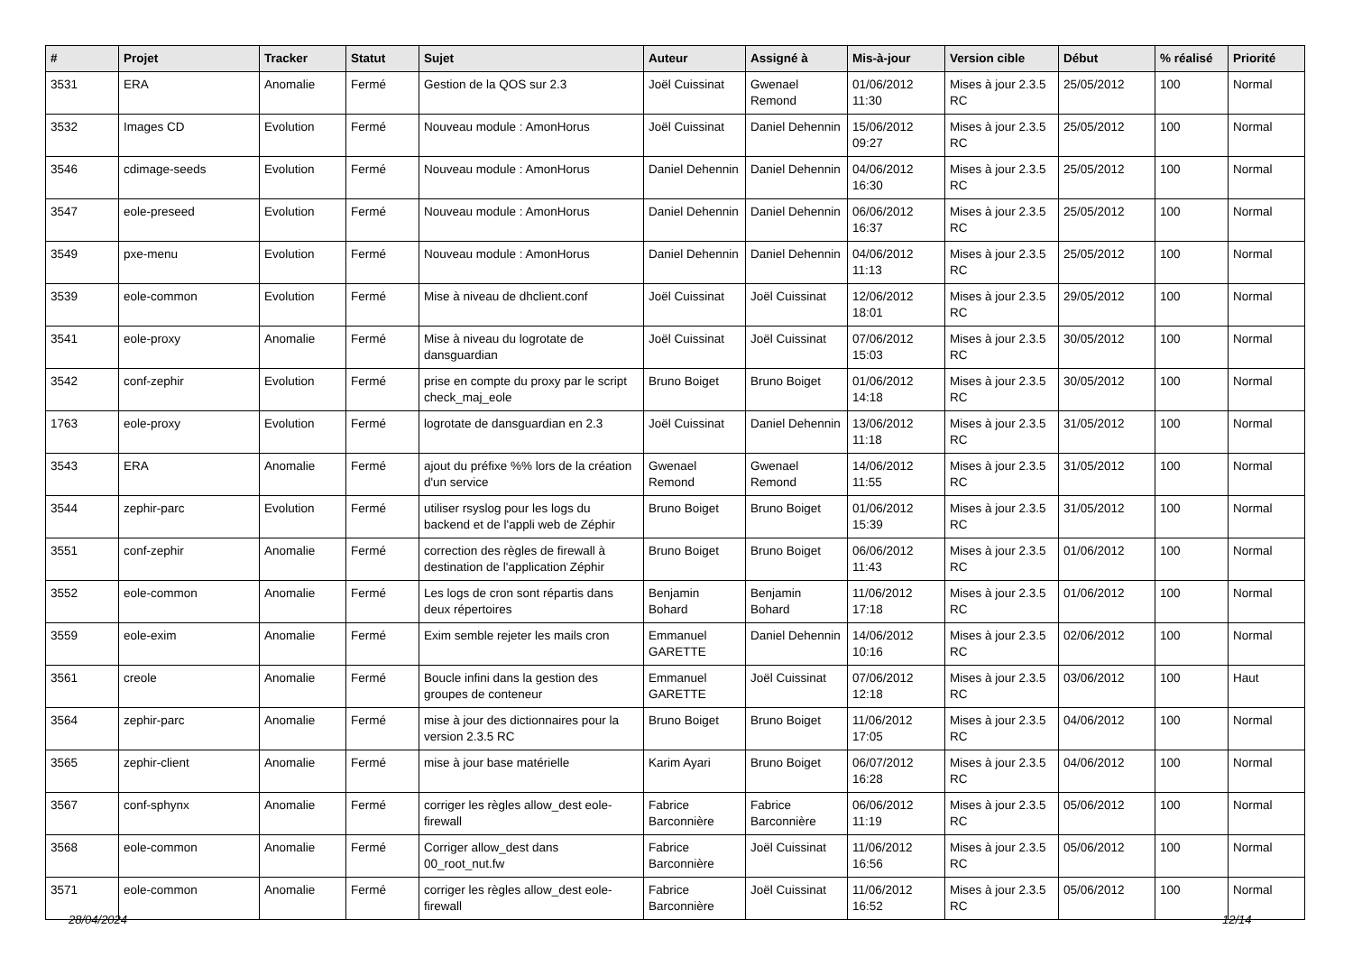| # | Projet | Tracker | Statut | Sujet | Auteur | Assigné à | Mis-à-jour | Version cible | Début | % réalisé | Priorité |
| --- | --- | --- | --- | --- | --- | --- | --- | --- | --- | --- | --- |
| 3531 | ERA | Anomalie | Fermé | Gestion de la QOS sur 2.3 | Joël Cuissinat | Gwenael Remond | 01/06/2012 11:30 | Mises à jour 2.3.5 RC | 25/05/2012 | 100 | Normal |
| 3532 | Images CD | Evolution | Fermé | Nouveau module : AmonHorus | Joël Cuissinat | Daniel Dehennin | 15/06/2012 09:27 | Mises à jour 2.3.5 RC | 25/05/2012 | 100 | Normal |
| 3546 | cdimage-seeds | Evolution | Fermé | Nouveau module : AmonHorus | Daniel Dehennin | Daniel Dehennin | 04/06/2012 16:30 | Mises à jour 2.3.5 RC | 25/05/2012 | 100 | Normal |
| 3547 | eole-preseed | Evolution | Fermé | Nouveau module : AmonHorus | Daniel Dehennin | Daniel Dehennin | 06/06/2012 16:37 | Mises à jour 2.3.5 RC | 25/05/2012 | 100 | Normal |
| 3549 | pxe-menu | Evolution | Fermé | Nouveau module : AmonHorus | Daniel Dehennin | Daniel Dehennin | 04/06/2012 11:13 | Mises à jour 2.3.5 RC | 25/05/2012 | 100 | Normal |
| 3539 | eole-common | Evolution | Fermé | Mise à niveau de dhclient.conf | Joël Cuissinat | Joël Cuissinat | 12/06/2012 18:01 | Mises à jour 2.3.5 RC | 29/05/2012 | 100 | Normal |
| 3541 | eole-proxy | Anomalie | Fermé | Mise à niveau du logrotate de dansguardian | Joël Cuissinat | Joël Cuissinat | 07/06/2012 15:03 | Mises à jour 2.3.5 RC | 30/05/2012 | 100 | Normal |
| 3542 | conf-zephir | Evolution | Fermé | prise en compte du proxy par le script check_maj_eole | Bruno Boiget | Bruno Boiget | 01/06/2012 14:18 | Mises à jour 2.3.5 RC | 30/05/2012 | 100 | Normal |
| 1763 | eole-proxy | Evolution | Fermé | logrotate de dansguardian en 2.3 | Joël Cuissinat | Daniel Dehennin | 13/06/2012 11:18 | Mises à jour 2.3.5 RC | 31/05/2012 | 100 | Normal |
| 3543 | ERA | Anomalie | Fermé | ajout du préfixe %% lors de la création d'un service | Gwenael Remond | Gwenael Remond | 14/06/2012 11:55 | Mises à jour 2.3.5 RC | 31/05/2012 | 100 | Normal |
| 3544 | zephir-parc | Evolution | Fermé | utiliser rsyslog pour les logs du backend et de l'appli web de Zéphir | Bruno Boiget | Bruno Boiget | 01/06/2012 15:39 | Mises à jour 2.3.5 RC | 31/05/2012 | 100 | Normal |
| 3551 | conf-zephir | Anomalie | Fermé | correction des règles de firewall à destination de l'application Zéphir | Bruno Boiget | Bruno Boiget | 06/06/2012 11:43 | Mises à jour 2.3.5 RC | 01/06/2012 | 100 | Normal |
| 3552 | eole-common | Anomalie | Fermé | Les logs de cron sont répartis dans deux répertoires | Benjamin Bohard | Benjamin Bohard | 11/06/2012 17:18 | Mises à jour 2.3.5 RC | 01/06/2012 | 100 | Normal |
| 3559 | eole-exim | Anomalie | Fermé | Exim semble rejeter les mails cron | Emmanuel GARETTE | Daniel Dehennin | 14/06/2012 10:16 | Mises à jour 2.3.5 RC | 02/06/2012 | 100 | Normal |
| 3561 | creole | Anomalie | Fermé | Boucle infini dans la gestion des groupes de conteneur | Emmanuel GARETTE | Joël Cuissinat | 07/06/2012 12:18 | Mises à jour 2.3.5 RC | 03/06/2012 | 100 | Haut |
| 3564 | zephir-parc | Anomalie | Fermé | mise à jour des dictionnaires pour la version 2.3.5 RC | Bruno Boiget | Bruno Boiget | 11/06/2012 17:05 | Mises à jour 2.3.5 RC | 04/06/2012 | 100 | Normal |
| 3565 | zephir-client | Anomalie | Fermé | mise à jour base matérielle | Karim Ayari | Bruno Boiget | 06/07/2012 16:28 | Mises à jour 2.3.5 RC | 04/06/2012 | 100 | Normal |
| 3567 | conf-sphynx | Anomalie | Fermé | corriger les règles allow_dest eole-firewall | Fabrice Barconnière | Fabrice Barconnière | 06/06/2012 11:19 | Mises à jour 2.3.5 RC | 05/06/2012 | 100 | Normal |
| 3568 | eole-common | Anomalie | Fermé | Corriger allow_dest dans 00_root_nut.fw | Fabrice Barconnière | Joël Cuissinat | 11/06/2012 16:56 | Mises à jour 2.3.5 RC | 05/06/2012 | 100 | Normal |
| 3571 | eole-common | Anomalie | Fermé | corriger les règles allow_dest eole-firewall | Fabrice Barconnière | Joël Cuissinat | 11/06/2012 16:52 | Mises à jour 2.3.5 RC | 05/06/2012 | 100 | Normal |
28/04/2024 12/14